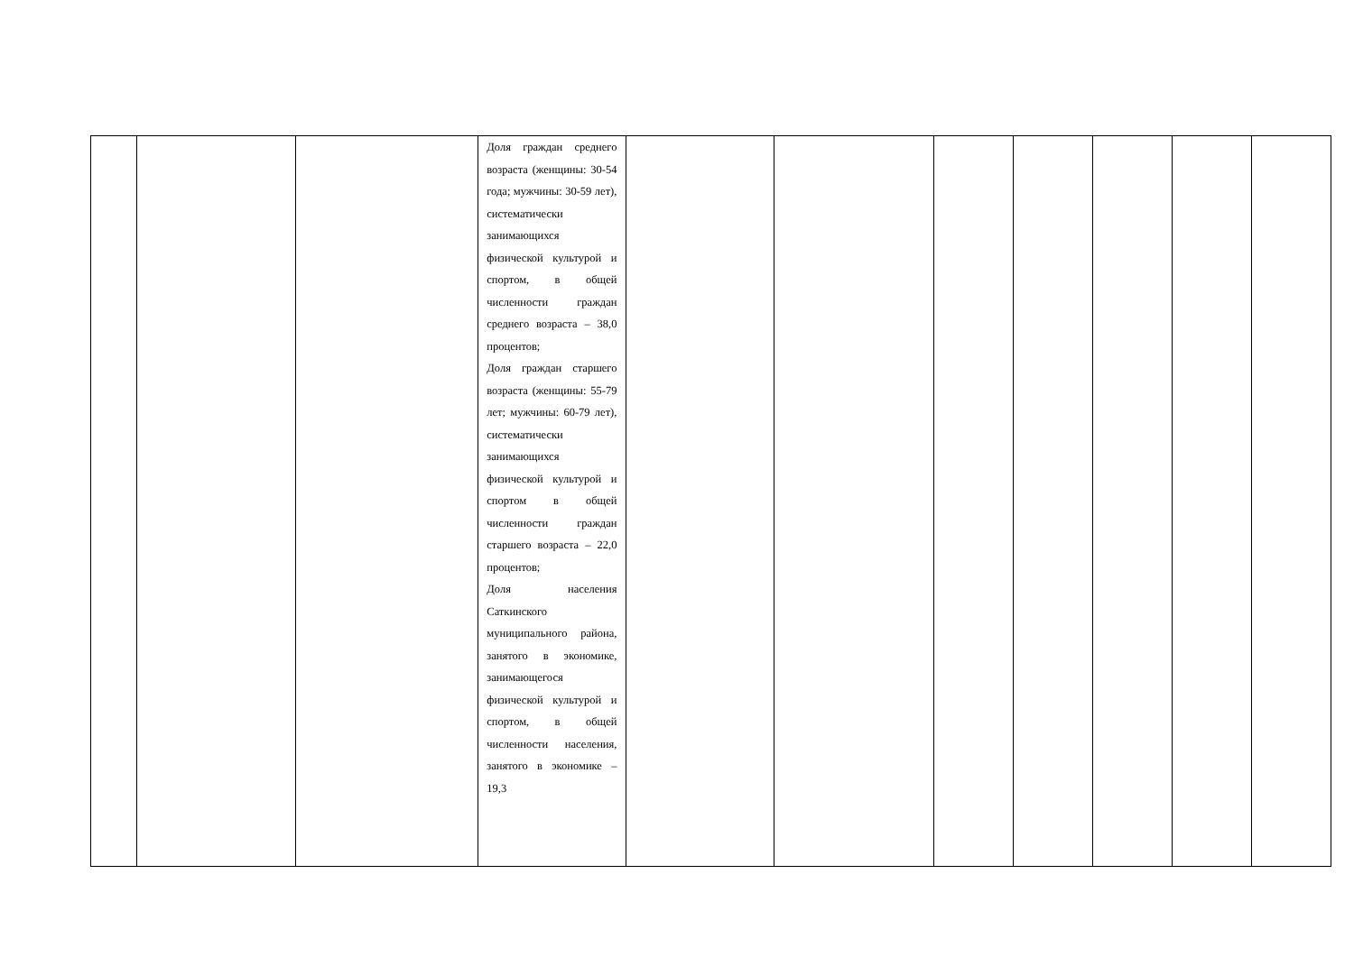| | | | Доля граждан среднего возраста (женщины: 30-54 года; мужчины: 30-59 лет), систематически занимающихся физической культурой и спортом, в общей численности граждан среднего возраста – 38,0 процентов; Доля граждан старшего возраста (женщины: 55-79 лет; мужчины: 60-79 лет), систематически занимающихся физической культурой и спортом в общей численности граждан старшего возраста – 22,0 процентов; Доля населения Саткинского муниципального района, занятого в экономике, занимающегося физической культурой и спортом, в общей численности населения, занятого в экономике – 19,3 | | | | | | | |